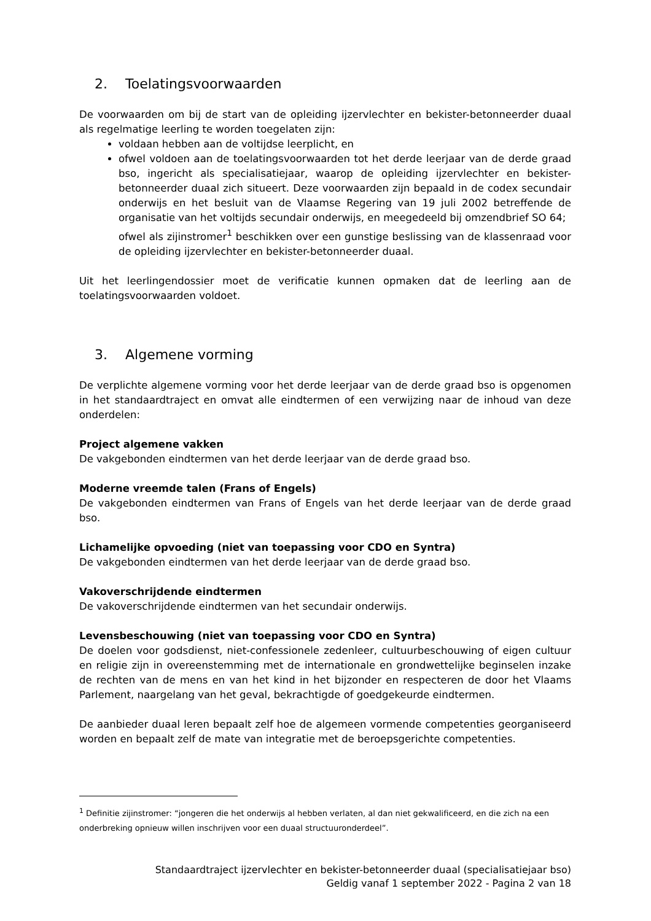2. Toelatingsvoorwaarden
De voorwaarden om bij de start van de opleiding ijzervlechter en bekister-betonneerder duaal als regelmatige leerling te worden toegelaten zijn:
voldaan hebben aan de voltijdse leerplicht, en
ofwel voldoen aan de toelatingsvoorwaarden tot het derde leerjaar van de derde graad bso, ingericht als specialisatiejaar, waarop de opleiding ijzervlechter en bekister-betonneerder duaal zich situeert. Deze voorwaarden zijn bepaald in de codex secundair onderwijs en het besluit van de Vlaamse Regering van 19 juli 2002 betreffende de organisatie van het voltijds secundair onderwijs, en meegedeeld bij omzendbrief SO 64;
ofwel als zijinstromer<sup>1</sup> beschikken over een gunstige beslissing van de klassenraad voor de opleiding ijzervlechter en bekister-betonneerder duaal.
Uit het leerlingendossier moet de verificatie kunnen opmaken dat de leerling aan de toelatingsvoorwaarden voldoet.
3. Algemene vorming
De verplichte algemene vorming voor het derde leerjaar van de derde graad bso is opgenomen in het standaardtraject en omvat alle eindtermen of een verwijzing naar de inhoud van deze onderdelen:
Project algemene vakken
De vakgebonden eindtermen van het derde leerjaar van de derde graad bso.
Moderne vreemde talen (Frans of Engels)
De vakgebonden eindtermen van Frans of Engels van het derde leerjaar van de derde graad bso.
Lichamelijke opvoeding (niet van toepassing voor CDO en Syntra)
De vakgebonden eindtermen van het derde leerjaar van de derde graad bso.
Vakoverschrijdende eindtermen
De vakoverschrijdende eindtermen van het secundair onderwijs.
Levensbeschouwing (niet van toepassing voor CDO en Syntra)
De doelen voor godsdienst, niet-confessionele zedenleer, cultuurbeschouwing of eigen cultuur en religie zijn in overeenstemming met de internationale en grondwettelijke beginselen inzake de rechten van de mens en van het kind in het bijzonder en respecteren de door het Vlaams Parlement, naargelang van het geval, bekrachtigde of goedgekeurde eindtermen.
De aanbieder duaal leren bepaalt zelf hoe de algemeen vormende competenties georganiseerd worden en bepaalt zelf de mate van integratie met de beroepsgerichte competenties.
<sup>1</sup> Definitie zijinstromer: “jongeren die het onderwijs al hebben verlaten, al dan niet gekwalificeerd, en die zich na een onderbreking opnieuw willen inschrijven voor een duaal structuuronderdeel”.
Standaardtraject ijzervlechter en bekister-betonneerder duaal (specialisatiejaar bso)
Geldig vanaf 1 september 2022 - Pagina 2 van 18